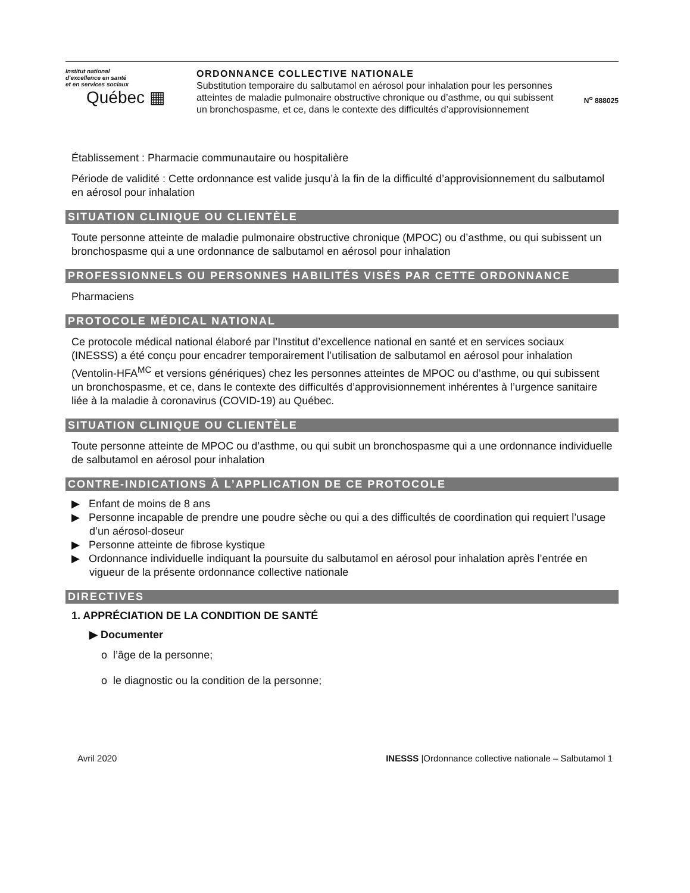Institut national
d'excellence en santé
et en services sociaux
Québec ▦
ORDONNANCE COLLECTIVE NATIONALE
Substitution temporaire du salbutamol en aérosol pour inhalation pour les personnes atteintes de maladie pulmonaire obstructive chronique ou d’asthme, ou qui subissent un bronchospasme, et ce, dans le contexte des difficultés d’approvisionnement
N<sup>o</sup> 888025
Établissement : Pharmacie communautaire ou hospitalière
Période de validité : Cette ordonnance est valide jusqu’à la fin de la difficulté d’approvisionnement du salbutamol en aérosol pour inhalation
SITUATION CLINIQUE OU CLIENTÈLE
Toute personne atteinte de maladie pulmonaire obstructive chronique (MPOC) ou d’asthme, ou qui subissent un bronchospasme qui a une ordonnance de salbutamol en aérosol pour inhalation
PROFESSIONNELS OU PERSONNES HABILITÉS VISÉS PAR CETTE ORDONNANCE
Pharmaciens
PROTOCOLE MÉDICAL NATIONAL
Ce protocole médical national élaboré par l’Institut d’excellence national en santé et en services sociaux (INESSS) a été conçu pour encadrer temporairement l’utilisation de salbutamol en aérosol pour inhalation (Ventolin-HFA<sup>MC</sup> et versions génériques) chez les personnes atteintes de MPOC ou d’asthme, ou qui subissent un bronchospasme, et ce, dans le contexte des difficultés d’approvisionnement inhérentes à l’urgence sanitaire liée à la maladie à coronavirus (COVID-19) au Québec.
SITUATION CLINIQUE OU CLIENTÈLE
Toute personne atteinte de MPOC ou d’asthme, ou qui subit un bronchospasme qui a une ordonnance individuelle de salbutamol en aérosol pour inhalation
CONTRE-INDICATIONS À L’APPLICATION DE CE PROTOCOLE
▶ Enfant de moins de 8 ans
▶ Personne incapable de prendre une poudre sèche ou qui a des difficultés de coordination qui requiert l’usage d’un aérosol-doseur
▶ Personne atteinte de fibrose kystique
▶ Ordonnance individuelle indiquant la poursuite du salbutamol en aérosol pour inhalation après l’entrée en vigueur de la présente ordonnance collective nationale
DIRECTIVES
1. APPRÉCIATION DE LA CONDITION DE SANTÉ
▶ Documenter
o l’âge de la personne;
o le diagnostic ou la condition de la personne;
Avril 2020 INESSS |Ordonnance collective nationale – Salbutamol 1